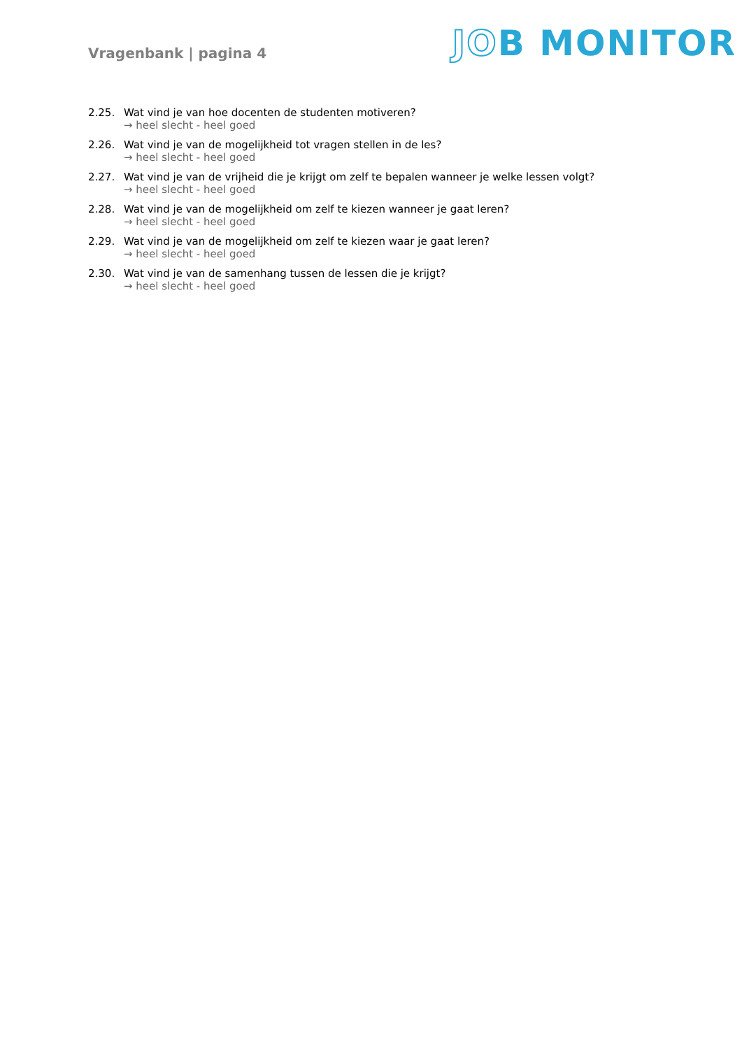Vragenbank | pagina 4
JOB MONITOR
2.25. Wat vind je van hoe docenten de studenten motiveren?
→ heel slecht - heel goed
2.26. Wat vind je van de mogelijkheid tot vragen stellen in de les?
→ heel slecht - heel goed
2.27. Wat vind je van de vrijheid die je krijgt om zelf te bepalen wanneer je welke lessen volgt?
→ heel slecht - heel goed
2.28. Wat vind je van de mogelijkheid om zelf te kiezen wanneer je gaat leren?
→ heel slecht - heel goed
2.29. Wat vind je van de mogelijkheid om zelf te kiezen waar je gaat leren?
→ heel slecht - heel goed
2.30. Wat vind je van de samenhang tussen de lessen die je krijgt?
→ heel slecht - heel goed